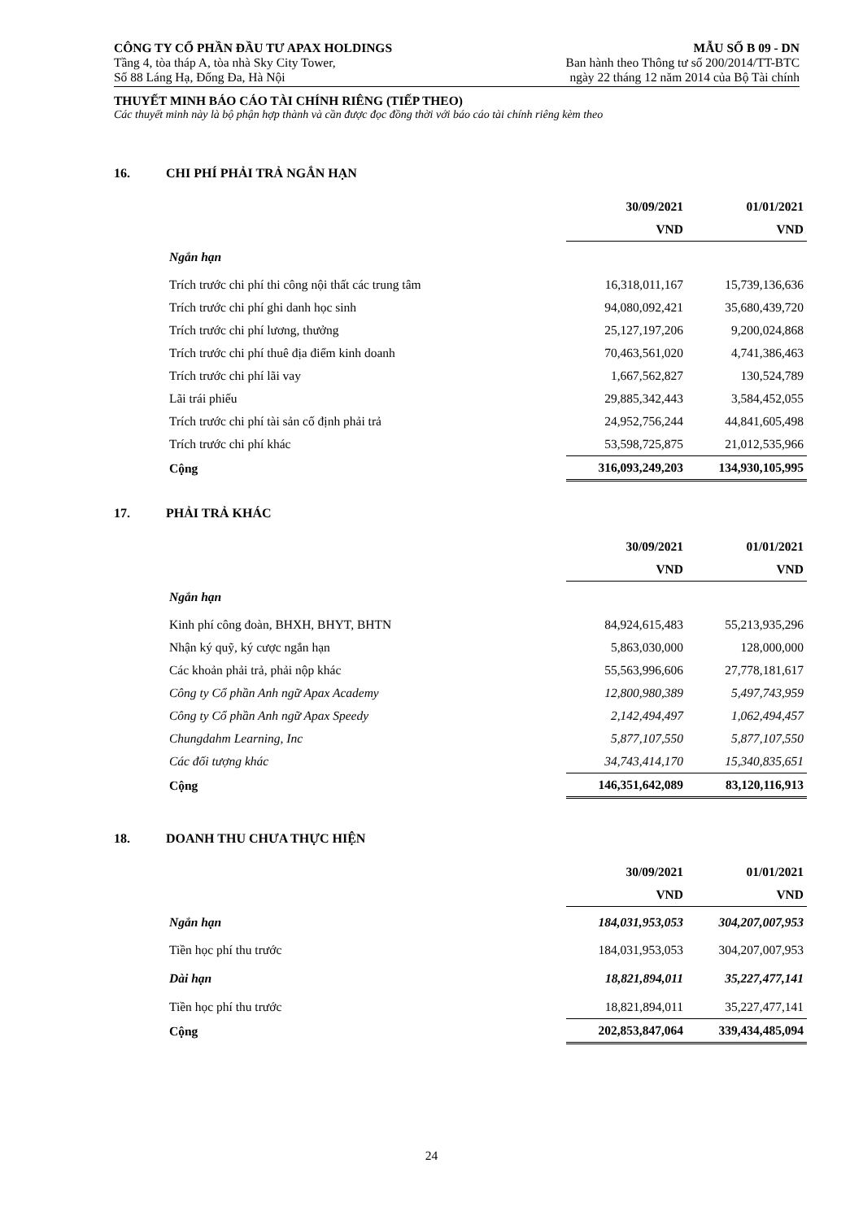CÔNG TY CỔ PHẦN ĐẦU TƯ APAX HOLDINGS
Tầng 4, tòa tháp A, tòa nhà Sky City Tower,
Số 88 Láng Hạ, Đống Đa, Hà Nội
MẪU SỐ B 09 - DN
Ban hành theo Thông tư số 200/2014/TT-BTC
ngày 22 tháng 12 năm 2014 của Bộ Tài chính
THUYẾT MINH BÁO CÁO TÀI CHÍNH RIÊNG (TIẾP THEO)
Các thuyết minh này là bộ phận hợp thành và cần được đọc đồng thời với báo cáo tài chính riêng kèm theo
16. CHI PHÍ PHẢI TRẢ NGẮN HẠN
| | 30/09/2021 | 01/01/2021 |
| | VND | VND |
| Ngắn hạn | | |
| Trích trước chi phí thi công nội thất các trung tâm | 16,318,011,167 | 15,739,136,636 |
| Trích trước chi phí ghi danh học sinh | 94,080,092,421 | 35,680,439,720 |
| Trích trước chi phí lương, thưởng | 25,127,197,206 | 9,200,024,868 |
| Trích trước chi phí thuê địa điểm kinh doanh | 70,463,561,020 | 4,741,386,463 |
| Trích trước chi phí lãi vay | 1,667,562,827 | 130,524,789 |
| Lãi trái phiếu | 29,885,342,443 | 3,584,452,055 |
| Trích trước chi phí tài sản cố định phải trả | 24,952,756,244 | 44,841,605,498 |
| Trích trước chi phí khác | 53,598,725,875 | 21,012,535,966 |
| Cộng | 316,093,249,203 | 134,930,105,995 |
17. PHẢI TRẢ KHÁC
| | 30/09/2021 | 01/01/2021 |
| | VND | VND |
| Ngắn hạn | | |
| Kinh phí công đoàn, BHXH, BHYT, BHTN | 84,924,615,483 | 55,213,935,296 |
| Nhận ký quỹ, ký cược ngắn hạn | 5,863,030,000 | 128,000,000 |
| Các khoản phải trả, phải nộp khác | 55,563,996,606 | 27,778,181,617 |
| Công ty Cổ phần Anh ngữ Apax Academy | 12,800,980,389 | 5,497,743,959 |
| Công ty Cổ phần Anh ngữ Apax Speedy | 2,142,494,497 | 1,062,494,457 |
| Chungdahm Learning, Inc | 5,877,107,550 | 5,877,107,550 |
| Các đối tượng khác | 34,743,414,170 | 15,340,835,651 |
| Cộng | 146,351,642,089 | 83,120,116,913 |
18. DOANH THU CHƯA THỰC HIỆN
| | 30/09/2021 | 01/01/2021 |
| | VND | VND |
| Ngắn hạn | 184,031,953,053 | 304,207,007,953 |
| Tiền học phí thu trước | 184,031,953,053 | 304,207,007,953 |
| Dài hạn | 18,821,894,011 | 35,227,477,141 |
| Tiền học phí thu trước | 18,821,894,011 | 35,227,477,141 |
| Cộng | 202,853,847,064 | 339,434,485,094 |
24